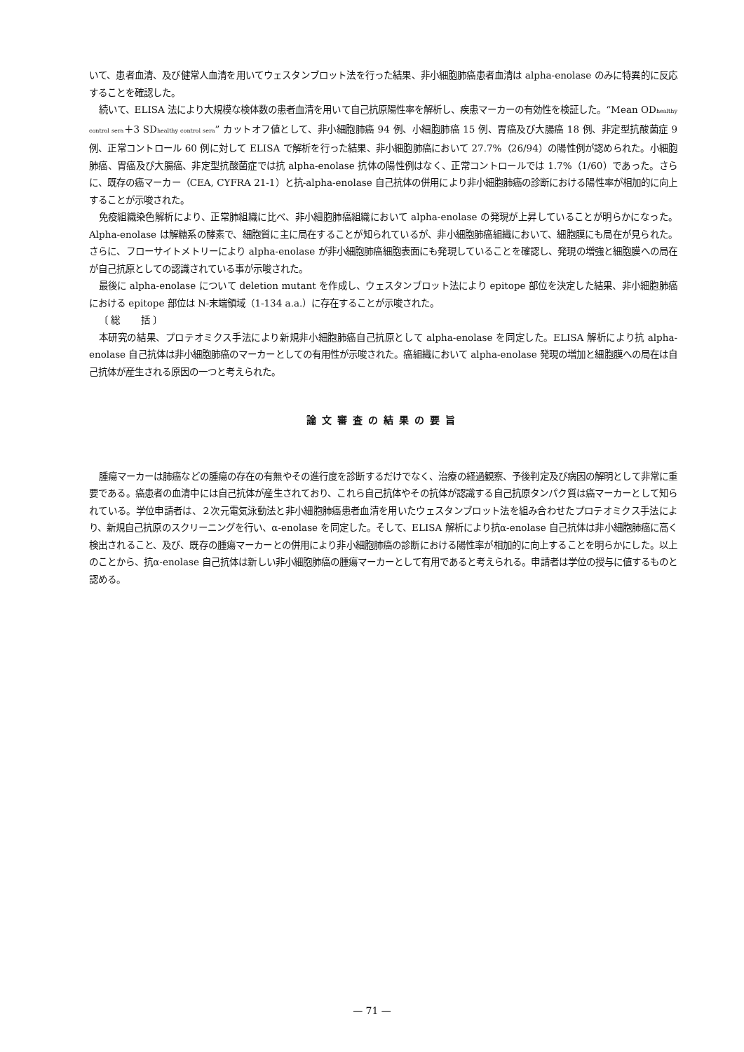いて、患者血清、及び健常人血清を用いてウェスタンブロット法を行った結果、非小細胞肺癌患者血清は alpha-enolase のみに特異的に反応することを確認した。
続いて、ELISA 法により大規模な検体数の患者血清を用いて自己抗原陽性率を解析し、疾患マーカーの有効性を検証した。“Mean OD<sub>healthy control sera</sub>＋3 SD<sub>healthy control sera</sub>” カットオフ値として、非小細胞肺癌 94 例、小細胞肺癌 15 例、胃癌及び大腸癌 18 例、非定型抗酸菌症 9 例、正常コントロール 60 例に対して ELISA で解析を行った結果、非小細胞肺癌において 27.7%（26/94）の陽性例が認められた。小細胞肺癌、胃癌及び大腸癌、非定型抗酸菌症では抗 alpha-enolase 抗体の陽性例はなく、正常コントロールでは 1.7%（1/60）であった。さらに、既存の癌マーカー（CEA, CYFRA 21-1）と抗-alpha-enolase 自己抗体の併用により非小細胞肺癌の診断における陽性率が相加的に向上することが示唆された。
免疫組織染色解析により、正常肺組織に比べ、非小細胞肺癌組織において alpha-enolase の発現が上昇していることが明らかになった。Alpha-enolase は解糖系の酵素で、細胞質に主に局在することが知られているが、非小細胞肺癌組織において、細胞膜にも局在が見られた。さらに、フローサイトメトリーにより alpha-enolase が非小細胞肺癌細胞表面にも発現していることを確認し、発現の増強と細胞膜への局在が自己抗原としての認識されている事が示唆された。
最後に alpha-enolase について deletion mutant を作成し、ウェスタンブロット法により epitope 部位を決定した結果、非小細胞肺癌における epitope 部位は N-末端領域（1-134 a.a.）に存在することが示唆された。
〔 総 　　括 〕
本研究の結果、プロテオミクス手法により新規非小細胞肺癌自己抗原として alpha-enolase を同定した。ELISA 解析により抗 alpha-enolase 自己抗体は非小細胞肺癌のマーカーとしての有用性が示唆された。癌組織において alpha-enolase 発現の増加と細胞膜への局在は自己抗体が産生される原因の一つと考えられた。
論文審査の結果の要旨
腫瘍マーカーは肺癌などの腫瘍の存在の有無やその進行度を診断するだけでなく、治療の経過観察、予後判定及び病因の解明として非常に重要である。癌患者の血清中には自己抗体が産生されており、これら自己抗体やその抗体が認識する自己抗原タンパク質は癌マーカーとして知られている。学位申請者は、２次元電気泳動法と非小細胞肺癌患者血清を用いたウェスタンブロット法を組み合わせたプロテオミクス手法により、新規自己抗原のスクリーニングを行い、α-enolase を同定した。そして、ELISA 解析により抗α-enolase 自己抗体は非小細胞肺癌に高く検出されること、及び、既存の腫瘍マーカーとの併用により非小細胞肺癌の診断における陽性率が相加的に向上することを明らかにした。以上のことから、抗α-enolase 自己抗体は新しい非小細胞肺癌の腫瘍マーカーとして有用であると考えられる。申請者は学位の授与に値するものと認める。
— 71 —